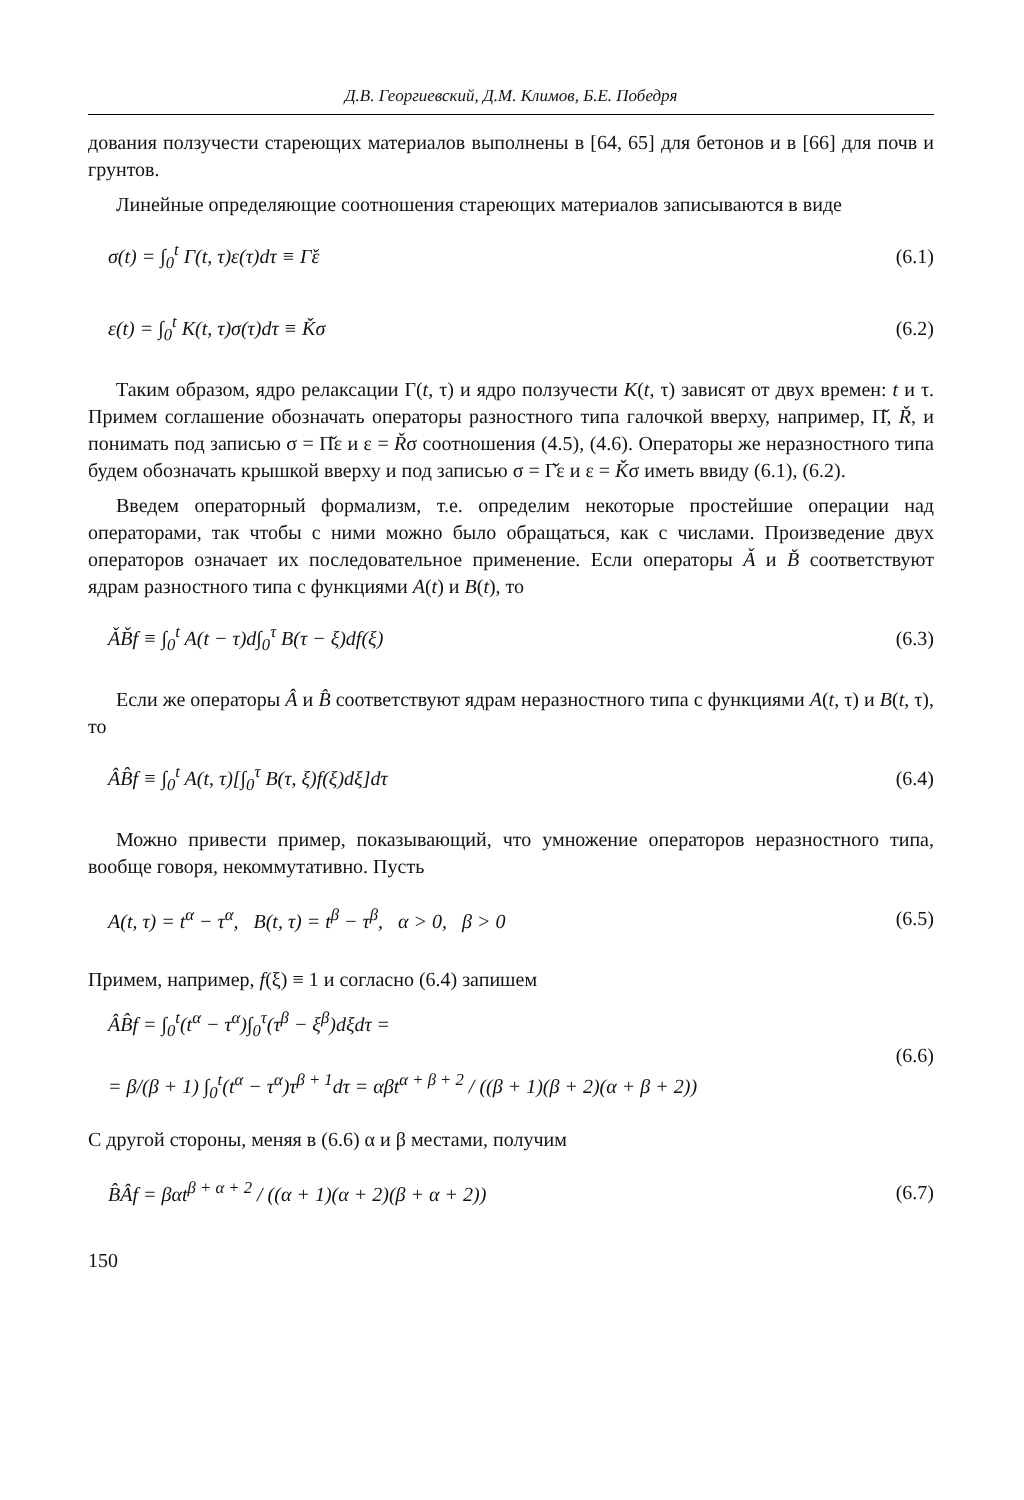Д.В. Георгиевский, Д.М. Климов, Б.Е. Победря
дования ползучести стареющих материалов выполнены в [64, 65] для бетонов и в [66] для почв и грунтов.
Линейные определяющие соотношения стареющих материалов записываются в виде
σ(t) = ∫<sub>0</sub><sup>t</sup> Γ(t, τ)ε(τ)dτ ≡ Γ̌ε (6.1)
ε(t) = ∫<sub>0</sub><sup>t</sup> K(t, τ)σ(τ)dτ ≡ Ǩσ (6.2)
Таким образом, ядро релаксации Γ(t, τ) и ядро ползучести K(t, τ) зависят от двух времен: t и τ. Примем соглашение обозначать операторы разностного типа галочкой вверху, например, Π̌, Ř, и понимать под записью σ = Π̌ε и ε = Řσ соотношения (4.5), (4.6). Операторы же неразностного типа будем обозначать крышкой вверху и под записью σ = Γ̌ε и ε = Ǩσ иметь ввиду (6.1), (6.2).
Введем операторный формализм, т.е. определим некоторые простейшие операции над операторами, так чтобы с ними можно было обращаться, как с числами. Произведение двух операторов означает их последовательное применение. Если операторы Ǎ и B̌ соответствуют ядрам разностного типа с функциями A(t) и B(t), то
ǍB̌f ≡ ∫<sub>0</sub><sup>t</sup> A(t − τ)d∫<sub>0</sub><sup>τ</sup> B(τ − ξ)df(ξ) (6.3)
Если же операторы Â и B̂ соответствуют ядрам неразностного типа с функциями A(t, τ) и B(t, τ), то
ÂB̂f ≡ ∫<sub>0</sub><sup>t</sup> A(t, τ)[∫<sub>0</sub><sup>τ</sup> B(τ, ξ)f(ξ)dξ]dτ (6.4)
Можно привести пример, показывающий, что умножение операторов неразностного типа, вообще говоря, некоммутативно. Пусть
A(t, τ) = t<sup>α</sup> − τ<sup>α</sup>, B(t, τ) = t<sup>β</sup> − τ<sup>β</sup>, α > 0, β > 0 (6.5)
Примем, например, f(ξ) ≡ 1 и согласно (6.4) запишем
ÂB̂f = ∫<sub>0</sub><sup>t</sup>(t<sup>α</sup> − τ<sup>α</sup>)∫<sub>0</sub><sup>τ</sup>(τ<sup>β</sup> − ξ<sup>β</sup>)dξdτ =
= β/(β + 1) ∫<sub>0</sub><sup>t</sup>(t<sup>α</sup> − τ<sup>α</sup>)τ<sup>β + 1</sup>dτ = αβt<sup>α + β + 2</sup> / ((β + 1)(β + 2)(α + β + 2)) (6.6)
С другой стороны, меняя в (6.6) α и β местами, получим
B̂Âf = βαt<sup>β + α + 2</sup> / ((α + 1)(α + 2)(β + α + 2)) (6.7)
150